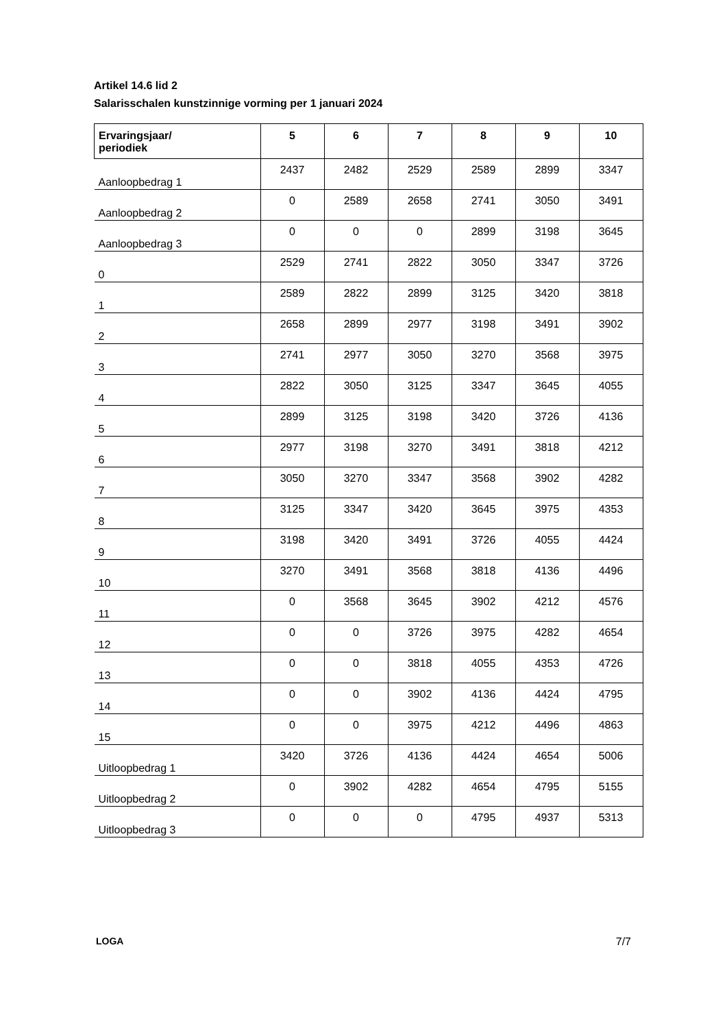Artikel 14.6 lid 2
Salarisschalen kunstzinnige vorming per 1 januari 2024
| Ervaringsjaar/ periodiek | 5 | 6 | 7 | 8 | 9 | 10 |
| --- | --- | --- | --- | --- | --- | --- |
| Aanloopbedrag 1 | 2437 | 2482 | 2529 | 2589 | 2899 | 3347 |
| Aanloopbedrag 2 | 0 | 2589 | 2658 | 2741 | 3050 | 3491 |
| Aanloopbedrag 3 | 0 | 0 | 0 | 2899 | 3198 | 3645 |
| 0 | 2529 | 2741 | 2822 | 3050 | 3347 | 3726 |
| 1 | 2589 | 2822 | 2899 | 3125 | 3420 | 3818 |
| 2 | 2658 | 2899 | 2977 | 3198 | 3491 | 3902 |
| 3 | 2741 | 2977 | 3050 | 3270 | 3568 | 3975 |
| 4 | 2822 | 3050 | 3125 | 3347 | 3645 | 4055 |
| 5 | 2899 | 3125 | 3198 | 3420 | 3726 | 4136 |
| 6 | 2977 | 3198 | 3270 | 3491 | 3818 | 4212 |
| 7 | 3050 | 3270 | 3347 | 3568 | 3902 | 4282 |
| 8 | 3125 | 3347 | 3420 | 3645 | 3975 | 4353 |
| 9 | 3198 | 3420 | 3491 | 3726 | 4055 | 4424 |
| 10 | 3270 | 3491 | 3568 | 3818 | 4136 | 4496 |
| 11 | 0 | 3568 | 3645 | 3902 | 4212 | 4576 |
| 12 | 0 | 0 | 3726 | 3975 | 4282 | 4654 |
| 13 | 0 | 0 | 3818 | 4055 | 4353 | 4726 |
| 14 | 0 | 0 | 3902 | 4136 | 4424 | 4795 |
| 15 | 0 | 0 | 3975 | 4212 | 4496 | 4863 |
| Uitloopbedrag 1 | 3420 | 3726 | 4136 | 4424 | 4654 | 5006 |
| Uitloopbedrag 2 | 0 | 3902 | 4282 | 4654 | 4795 | 5155 |
| Uitloopbedrag 3 | 0 | 0 | 0 | 4795 | 4937 | 5313 |
LOGA 7/7